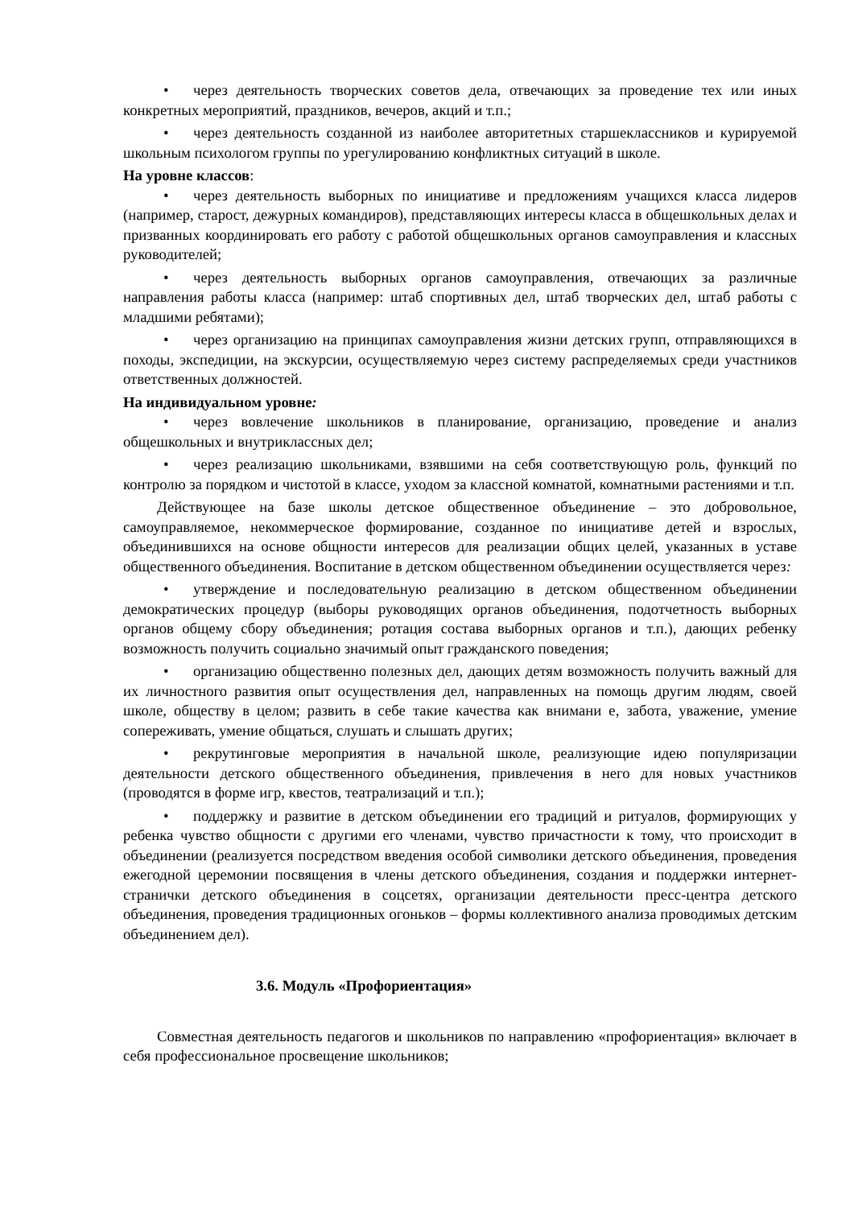• через деятельность творческих советов дела, отвечающих за проведение тех или иных конкретных мероприятий, праздников, вечеров, акций и т.п.;
• через деятельность созданной из наиболее авторитетных старшеклассников и курируемой школьным психологом группы по урегулированию конфликтных ситуаций в школе.
На уровне классов:
• через деятельность выборных по инициативе и предложениям учащихся класса лидеров (например, старост, дежурных командиров), представляющих интересы класса в общешкольных делах и призванных координировать его работу с работой общешкольных органов самоуправления и классных руководителей;
• через деятельность выборных органов самоуправления, отвечающих за различные направления работы класса (например: штаб спортивных дел, штаб творческих дел, штаб работы с младшими ребятами);
• через организацию на принципах самоуправления жизни детских групп, отправляющихся в походы, экспедиции, на экскурсии, осуществляемую через систему распределяемых среди участников ответственных должностей.
На индивидуальном уровне:
• через вовлечение школьников в планирование, организацию, проведение и анализ общешкольных и внутриклассных дел;
• через реализацию школьниками, взявшими на себя соответствующую роль, функций по контролю за порядком и чистотой в классе, уходом за классной комнатой, комнатными растениями и т.п.
Действующее на базе школы детское общественное объединение – это добровольное, самоуправляемое, некоммерческое формирование, созданное по инициативе детей и взрослых, объединившихся на основе общности интересов для реализации общих целей, указанных в уставе общественного объединения. Воспитание в детском общественном объединении осуществляется через:
• утверждение и последовательную реализацию в детском общественном объединении демократических процедур (выборы руководящих органов объединения, подотчетность выборных органов общему сбору объединения; ротация состава выборных органов и т.п.), дающих ребенку возможность получить социально значимый опыт гражданского поведения;
• организацию общественно полезных дел, дающих детям возможность получить важный для их личностного развития опыт осуществления дел, направленных на помощь другим людям, своей школе, обществу в целом; развить в себе такие качества как внимани е, забота, уважение, умение сопереживать, умение общаться, слушать и слышать других;
• рекрутинговые мероприятия в начальной школе, реализующие идею популяризации деятельности детского общественного объединения, привлечения в него для новых участников (проводятся в форме игр, квестов, театрализаций и т.п.);
• поддержку и развитие в детском объединении его традиций и ритуалов, формирующих у ребенка чувство общности с другими его членами, чувство причастности к тому, что происходит в объединении (реализуется посредством введения особой символики детского объединения, проведения ежегодной церемонии посвящения в члены детского объединения, создания и поддержки интернет-странички детского объединения в соцсетях, организации деятельности пресс-центра детского объединения, проведения традиционных огоньков – формы коллективного анализа проводимых детским объединением дел).
3.6. Модуль «Профориентация»
Совместная деятельность педагогов и школьников по направлению «профориентация» включает в себя профессиональное просвещение школьников;